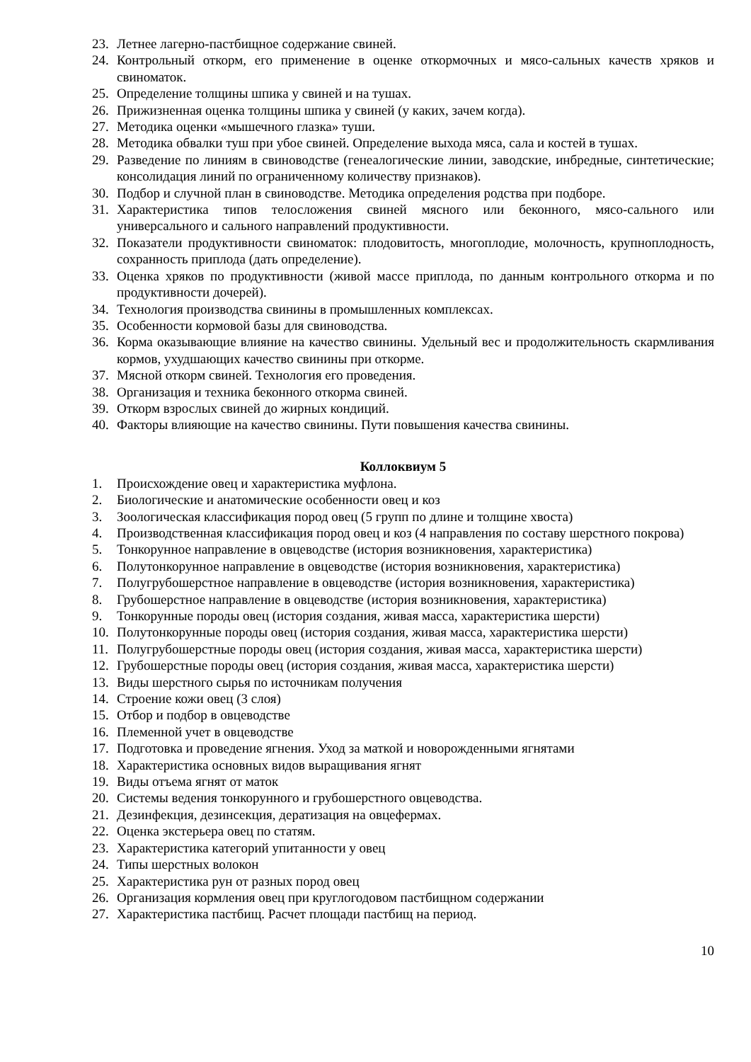23. Летнее лагерно-пастбищное содержание свиней.
24. Контрольный откорм, его применение в оценке откормочных и мясо-сальных качеств хряков и свиноматок.
25. Определение толщины шпика у свиней и на тушах.
26. Прижизненная оценка толщины шпика у свиней (у каких, зачем когда).
27. Методика оценки «мышечного глазка» туши.
28. Методика обвалки туш при убое свиней. Определение выхода мяса, сала и костей в тушах.
29. Разведение по линиям в свиноводстве (генеалогические линии, заводские, инбредные, синтетические; консолидация линий по ограниченному количеству признаков).
30. Подбор и случной план в свиноводстве. Методика определения родства при подборе.
31. Характеристика типов телосложения свиней мясного или беконного, мясо-сального или универсального и сального направлений продуктивности.
32. Показатели продуктивности свиноматок: плодовитость, многоплодие, молочность, крупноплодность, сохранность приплода (дать определение).
33. Оценка хряков по продуктивности (живой массе приплода, по данным контрольного откорма и по продуктивности дочерей).
34. Технология производства свинины в промышленных комплексах.
35. Особенности кормовой базы для свиноводства.
36. Корма оказывающие влияние на качество свинины. Удельный вес и продолжительность скармливания кормов, ухудшающих качество свинины при откорме.
37. Мясной откорм свиней. Технология его проведения.
38. Организация и техника беконного откорма свиней.
39. Откорм взрослых свиней до жирных кондиций.
40. Факторы влияющие на качество свинины. Пути повышения качества свинины.
Коллоквиум 5
1. Происхождение овец и характеристика муфлона.
2. Биологические и анатомические особенности овец и коз
3. Зоологическая классификация пород овец (5 групп по длине и толщине хвоста)
4. Производственная классификация пород овец и коз (4 направления по составу шерстного покрова)
5. Тонкорунное направление в овцеводстве (история возникновения, характеристика)
6. Полутонкорунное направление в овцеводстве (история возникновения, характеристика)
7. Полугрубошерстное направление в овцеводстве (история возникновения, характеристика)
8. Грубошерстное направление в овцеводстве (история возникновения, характеристика)
9. Тонкорунные породы овец (история создания, живая масса, характеристика шерсти)
10. Полутонкорунные породы овец (история создания, живая масса, характеристика шерсти)
11. Полугрубошерстные породы овец (история создания, живая масса, характеристика шерсти)
12. Грубошерстные породы овец (история создания, живая масса, характеристика шерсти)
13. Виды шерстного сырья по источникам получения
14. Строение кожи овец (3 слоя)
15. Отбор и подбор в овцеводстве
16. Племенной учет в овцеводстве
17. Подготовка и проведение ягнения. Уход за маткой и новорожденными ягнятами
18. Характеристика основных видов выращивания ягнят
19. Виды отъема ягнят от маток
20. Системы ведения тонкорунного и грубошерстного овцеводства.
21. Дезинфекция, дезинсекция, дератизация на овцефермах.
22. Оценка экстерьера овец по статям.
23. Характеристика категорий упитанности у овец
24. Типы шерстных волокон
25. Характеристика рун от разных пород овец
26. Организация кормления овец при круглогодовом пастбищном содержании
27. Характеристика пастбищ. Расчет площади пастбищ на период.
10